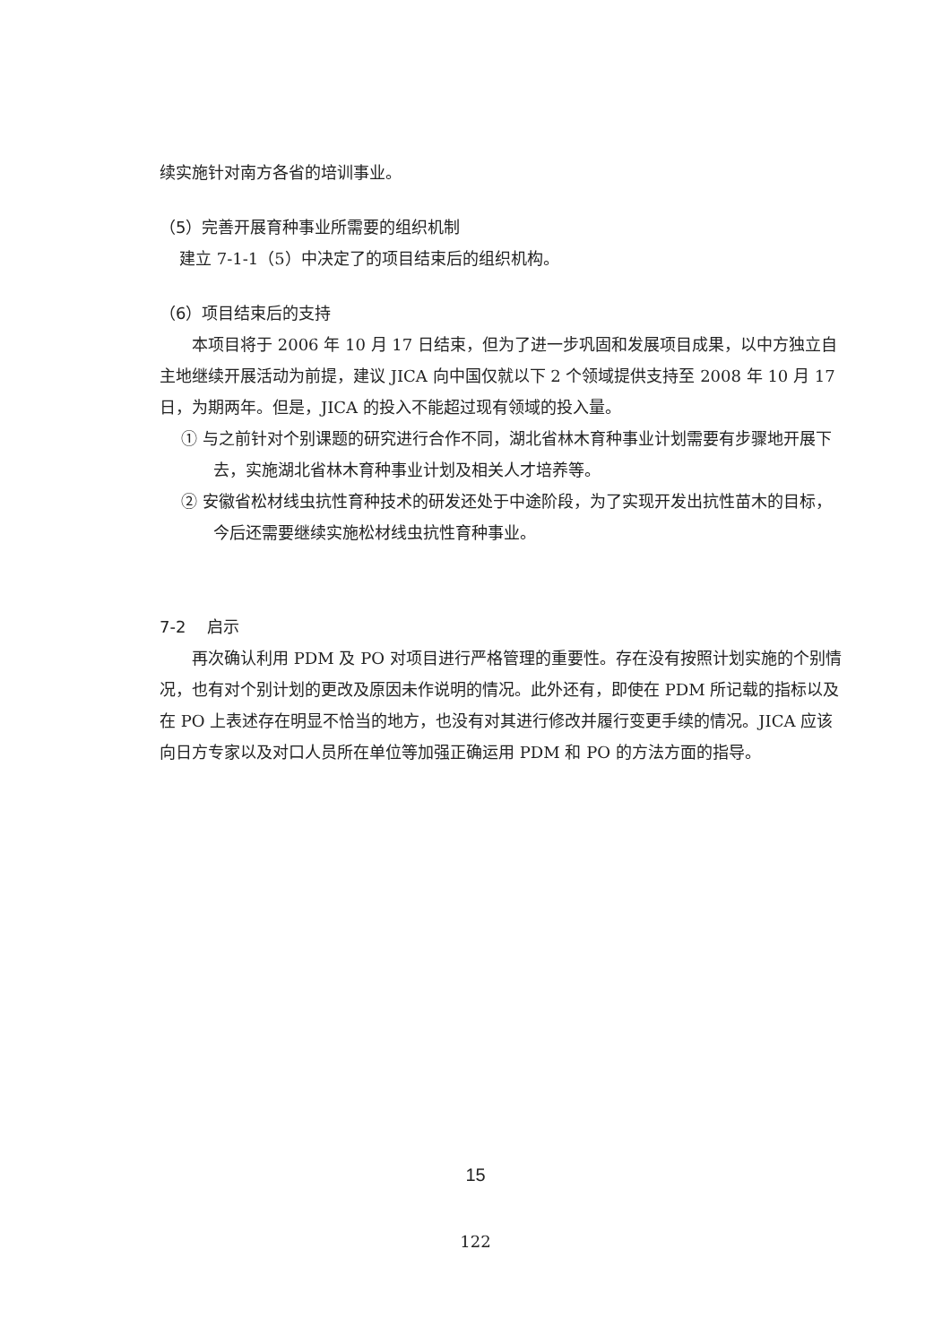续实施针对南方各省的培训事业。
（5）完善开展育种事业所需要的组织机制
建立 7-1-1（5）中决定了的项目结束后的组织机构。
（6）项目结束后的支持
本项目将于 2006 年 10 月 17 日结束，但为了进一步巩固和发展项目成果，以中方独立自主地继续开展活动为前提，建议 JICA 向中国仅就以下 2 个领域提供支持至 2008 年 10 月 17 日，为期两年。但是，JICA 的投入不能超过现有领域的投入量。
① 与之前针对个别课题的研究进行合作不同，湖北省林木育种事业计划需要有步骤地开展下去，实施湖北省林木育种事业计划及相关人才培养等。
② 安徽省松材线虫抗性育种技术的研发还处于中途阶段，为了实现开发出抗性苗木的目标，今后还需要继续实施松材线虫抗性育种事业。
7-2　 启示
再次确认利用 PDM 及 PO 对项目进行严格管理的重要性。存在没有按照计划实施的个别情况，也有对个别计划的更改及原因未作说明的情况。此外还有，即使在 PDM 所记载的指标以及在 PO 上表述存在明显不恰当的地方，也没有对其进行修改并履行变更手续的情况。JICA 应该向日方专家以及对口人员所在单位等加强正确运用 PDM 和 PO 的方法方面的指导。
15
122